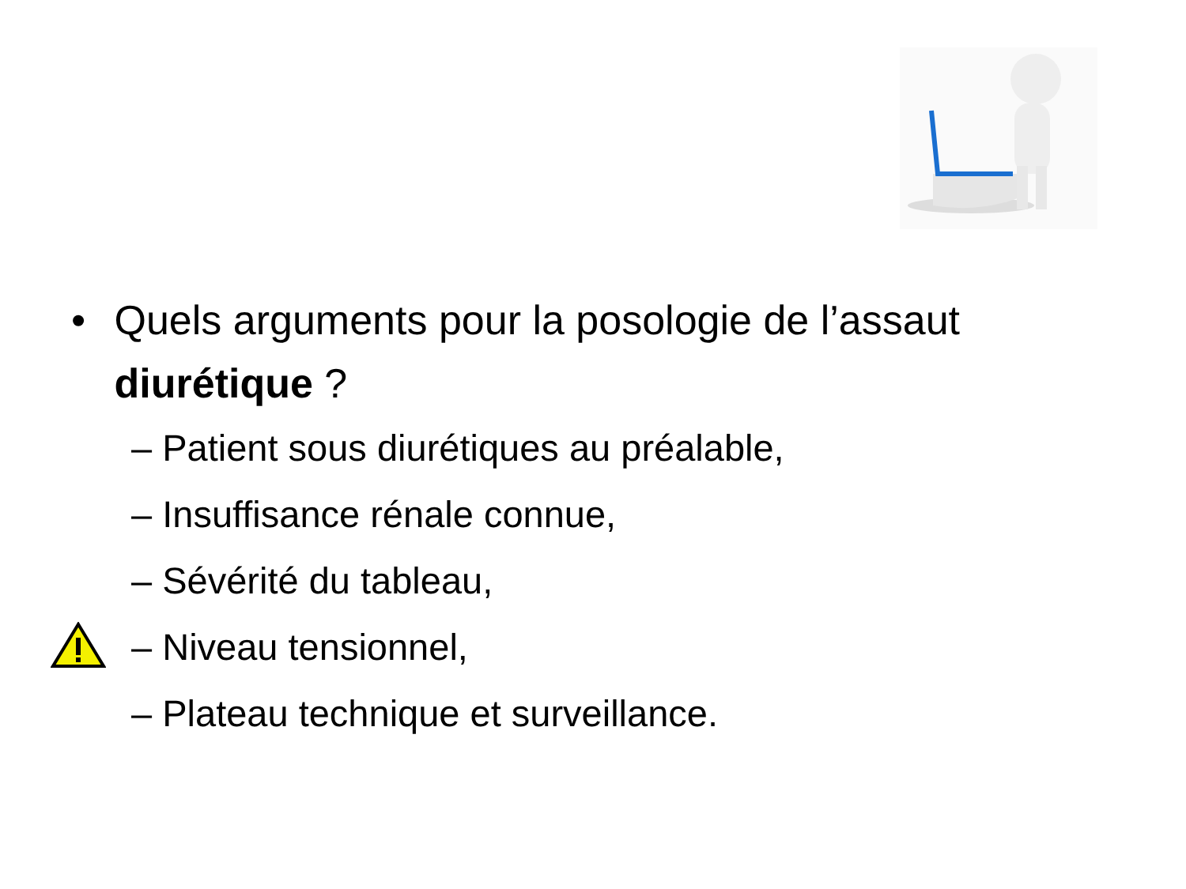• Quels arguments pour la posologie de l’assaut diurétique ?
– Patient sous diurétiques au préalable,
– Insuffisance rénale connue,
– Sévérité du tableau,
– Niveau tensionnel,
– Plateau technique et surveillance.